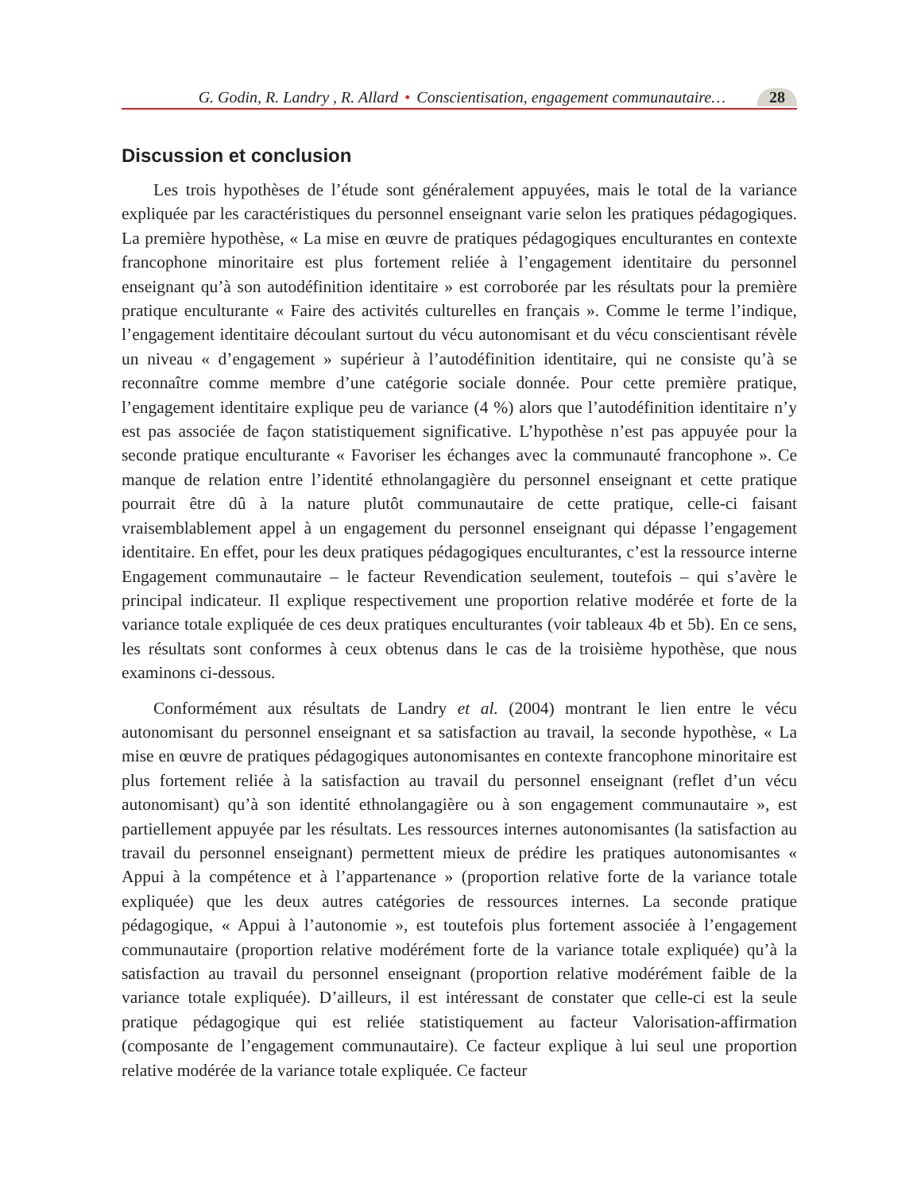G. Godin, R. Landry , R. Allard • Conscientisation, engagement communautaire… 28
Discussion et conclusion
Les trois hypothèses de l’étude sont généralement appuyées, mais le total de la variance expliquée par les caractéristiques du personnel enseignant varie selon les pratiques pédagogiques. La première hypothèse, « La mise en œuvre de pratiques pédagogiques enculturantes en contexte francophone minoritaire est plus fortement reliée à l’engagement identitaire du personnel enseignant qu’à son autodéfinition identitaire » est corroborée par les résultats pour la première pratique enculturante « Faire des activités culturelles en français ». Comme le terme l’indique, l’engagement identitaire découlant surtout du vécu autonomisant et du vécu conscientisant révèle un niveau « d’engagement » supérieur à l’autodéfinition identitaire, qui ne consiste qu’à se reconnaître comme membre d’une catégorie sociale donnée. Pour cette première pratique, l’engagement identitaire explique peu de variance (4 %) alors que l’autodéfinition identitaire n’y est pas associée de façon statistiquement significative. L’hypothèse n’est pas appuyée pour la seconde pratique enculturante « Favoriser les échanges avec la communauté francophone ». Ce manque de relation entre l’identité ethnolangagière du personnel enseignant et cette pratique pourrait être dû à la nature plutôt communautaire de cette pratique, celle-ci faisant vraisemblablement appel à un engagement du personnel enseignant qui dépasse l’engagement identitaire. En effet, pour les deux pratiques pédagogiques enculturantes, c’est la ressource interne Engagement communautaire – le facteur Revendication seulement, toutefois – qui s’avère le principal indicateur. Il explique respectivement une proportion relative modérée et forte de la variance totale expliquée de ces deux pratiques enculturantes (voir tableaux 4b et 5b). En ce sens, les résultats sont conformes à ceux obtenus dans le cas de la troisième hypothèse, que nous examinons ci-dessous.
Conformément aux résultats de Landry et al. (2004) montrant le lien entre le vécu autonomisant du personnel enseignant et sa satisfaction au travail, la seconde hypothèse, « La mise en œuvre de pratiques pédagogiques autonomisantes en contexte francophone minoritaire est plus fortement reliée à la satisfaction au travail du personnel enseignant (reflet d’un vécu autonomisant) qu’à son identité ethnolangagière ou à son engagement communautaire », est partiellement appuyée par les résultats. Les ressources internes autonomisantes (la satisfaction au travail du personnel enseignant) permettent mieux de prédire les pratiques autonomisantes « Appui à la compétence et à l’appartenance » (proportion relative forte de la variance totale expliquée) que les deux autres catégories de ressources internes. La seconde pratique pédagogique, « Appui à l’autonomie », est toutefois plus fortement associée à l’engagement communautaire (proportion relative modérément forte de la variance totale expliquée) qu’à la satisfaction au travail du personnel enseignant (proportion relative modérément faible de la variance totale expliquée). D’ailleurs, il est intéressant de constater que celle-ci est la seule pratique pédagogique qui est reliée statistiquement au facteur Valorisation-affirmation (composante de l’engagement communautaire). Ce facteur explique à lui seul une proportion relative modérée de la variance totale expliquée. Ce facteur